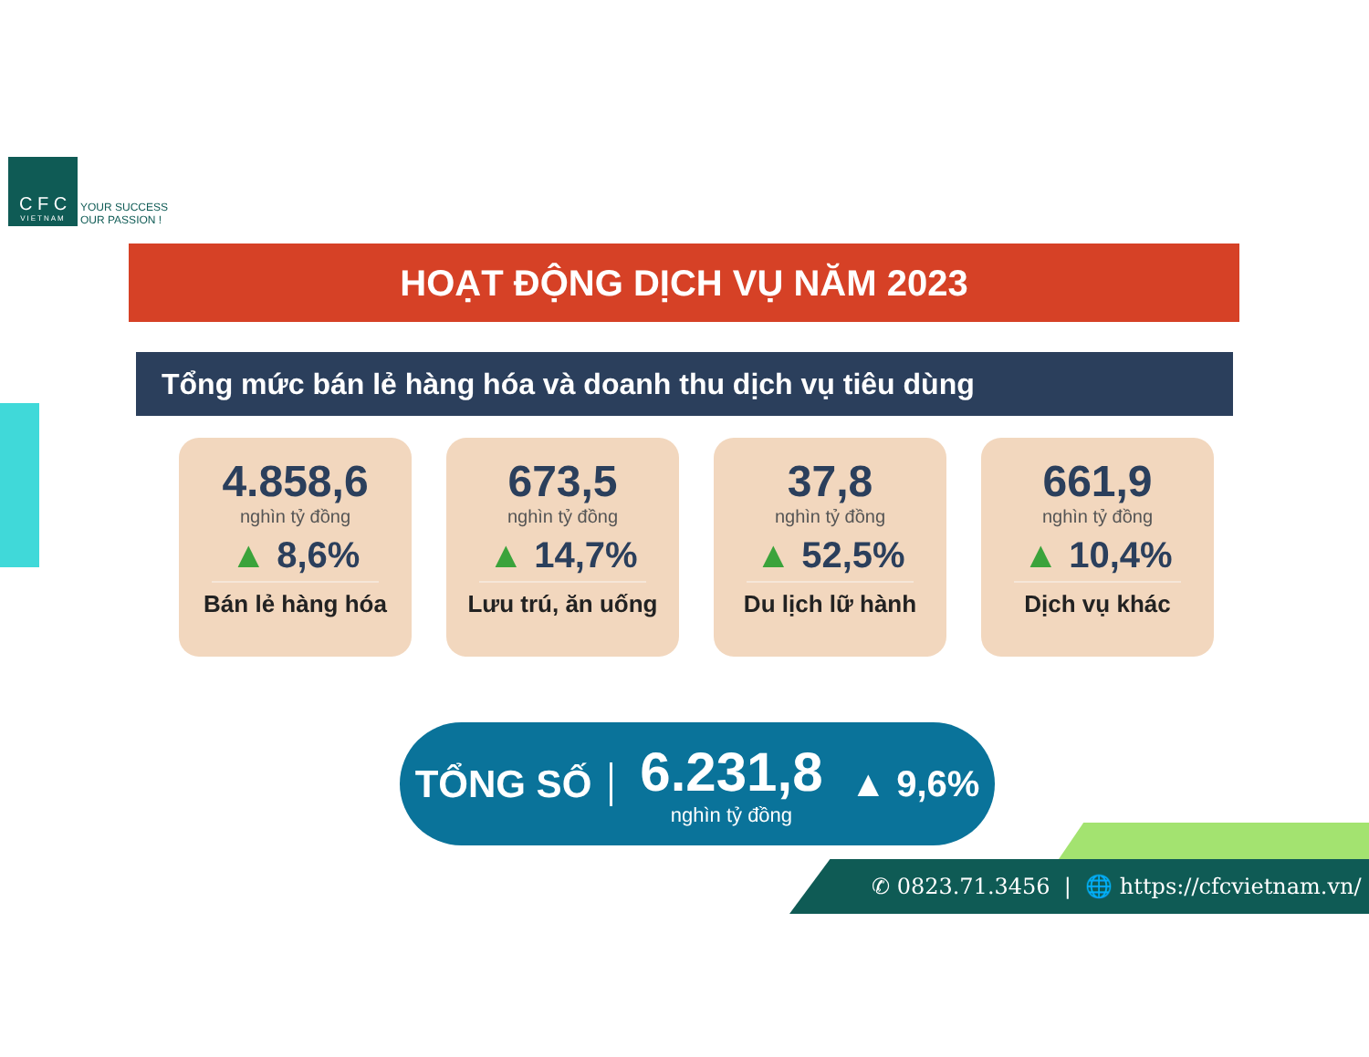C F C
VIETNAM
YOUR SUCCESS
OUR PASSION !
HOẠT ĐỘNG DỊCH VỤ NĂM 2023
Tổng mức bán lẻ hàng hóa và doanh thu dịch vụ tiêu dùng
4.858,6
nghìn tỷ đồng
▲ 8,6%
Bán lẻ hàng hóa
673,5
nghìn tỷ đồng
▲ 14,7%
Lưu trú, ăn uống
37,8
nghìn tỷ đồng
▲ 52,5%
Du lịch lữ hành
661,9
nghìn tỷ đồng
▲ 10,4%
Dịch vụ khác
TỔNG SỐ
6.231,8
nghìn tỷ đồng
▲ 9,6%
✆ 0823.71.3456 | 🌐 https://cfcvietnam.vn/